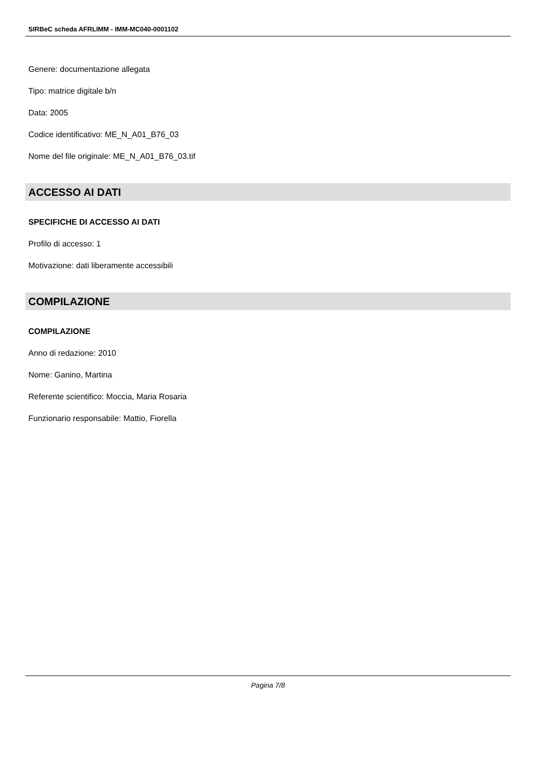SIRBeC scheda AFRLIMM - IMM-MC040-0001102
Genere: documentazione allegata
Tipo: matrice digitale b/n
Data: 2005
Codice identificativo: ME_N_A01_B76_03
Nome del file originale: ME_N_A01_B76_03.tif
ACCESSO AI DATI
SPECIFICHE DI ACCESSO AI DATI
Profilo di accesso: 1
Motivazione: dati liberamente accessibili
COMPILAZIONE
COMPILAZIONE
Anno di redazione: 2010
Nome: Ganino, Martina
Referente scientifico: Moccia, Maria Rosaria
Funzionario responsabile: Mattio, Fiorella
Pagina 7/8